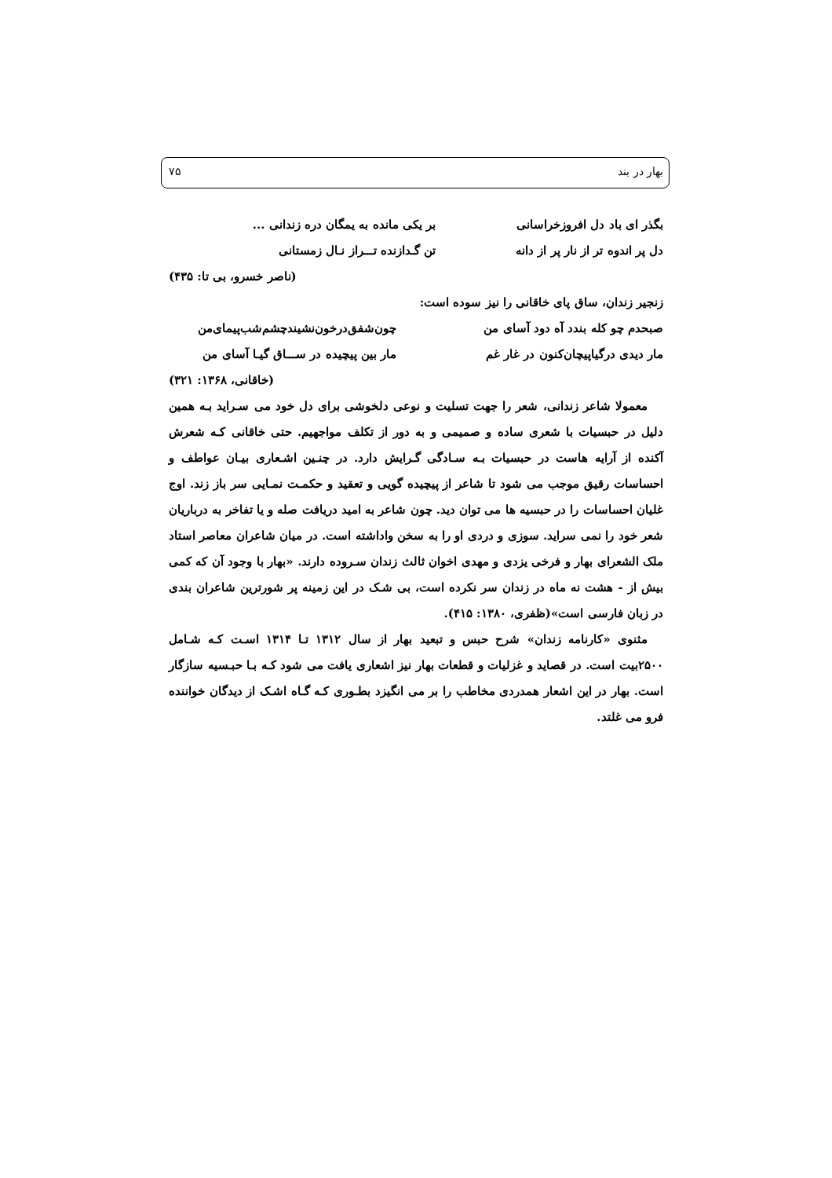بهار در بند ۷۵
بگذر ای باد دل افروزخراسانی بر یکی مانده به یمگان دره زندانی ...
دل پر اندوه تر از نار پر از دانه تن گـدازنده تـــراز نـال زمستانی
(ناصر خسرو، بی تا: ۴۳۵)
زنجیر زندان، ساق پای خاقانی را نیز سوده است:
صبحدم چو کله بندد آه دود آسای من چون‌شفق‌درخون‌نشیندچشم‌شب‌پیمای‌من
مار دیدی درگیاپیچان‌کنون در غار غم مار بین پیچیده در ســـاق گیـا آسای من
(خاقانی، ۱۳۶۸: ۳۲۱)
معمولا شاعر زندانی، شعر را جهت تسلیت و نوعی دلخوشی برای دل خود می سـراید بـه همین دلیل در حبسیات با شعری ساده و صمیمی و به دور از تکلف مواجهیم. حتی خاقانی کـه شعرش آکنده از آرایه هاست در حبسیات بـه سـادگی گـرایش دارد. در چنـین اشـعاری بیـان عواطف و احساسات رقیق موجب می شود تا شاعر از پیچیده گویی و تعقید و حکمـت نمـایی سر باز زند. اوج غلیان احساسات را در حبسیه ها می توان دید. چون شاعر به امید دریافت صله و یا تفاخر به درباریان شعر خود را نمی سراید. سوزی و دردی او را به سخن واداشته است. در میان شاعران معاصر استاد ملک الشعرای بهار و فرخی یزدی و مهدی اخوان ثالث زندان سـروده دارند. «بهار با وجود آن که کمی بیش از - هشت نه ماه در زندان سر نکرده است، بی شـک در این زمینه پر شورترین شاعران بندی در زبان فارسی است»(ظفری، ۱۳۸۰: ۴۱۵).
مثنوی «کارنامه زندان» شرح حبس و تبعید بهار از سال ۱۳۱۲ تـا ۱۳۱۴ اسـت کـه شـامل ۲۵۰۰بیت است. در قصاید و غزلیات و قطعات بهار نیز اشعاری یافت می شود کـه بـا حبـسیه سازگار است. بهار در این اشعار همدردی مخاطب را بر می انگیزد بطـوری کـه گـاه اشـک از دیدگان خواننده فرو می غلتد.